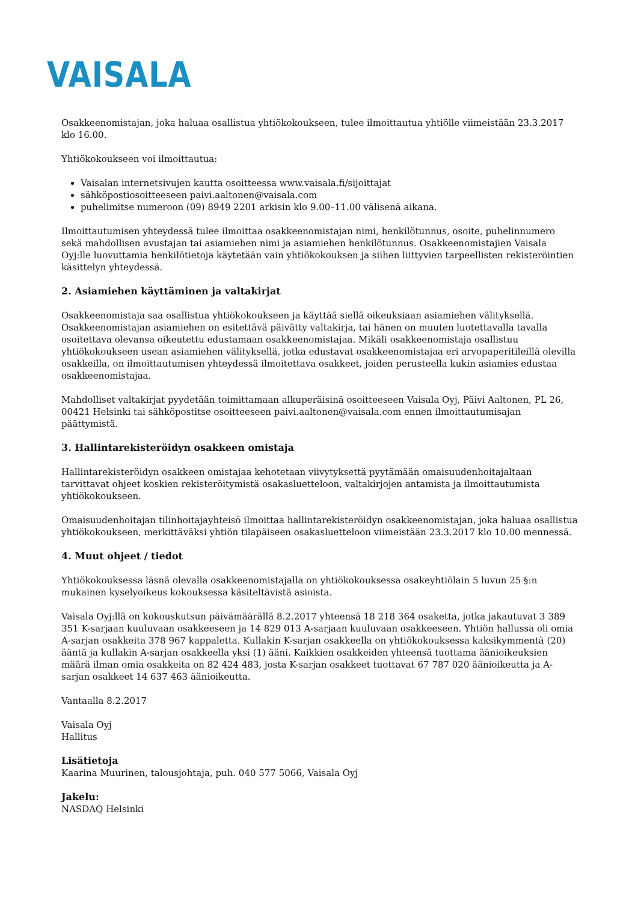VAISALA
Osakkeenomistajan, joka haluaa osallistua yhtiökokoukseen, tulee ilmoittautua yhtiölle viimeistään 23.3.2017 klo 16.00.
Yhtiökokoukseen voi ilmoittautua:
Vaisalan internetsivujen kautta osoitteessa www.vaisala.fi/sijoittajat
sähköpostiosoitteeseen paivi.aaltonen@vaisala.com
puhelimitse numeroon (09) 8949 2201 arkisin klo 9.00–11.00 välisenä aikana.
Ilmoittautumisen yhteydessä tulee ilmoittaa osakkeenomistajan nimi, henkilötunnus, osoite, puhelinnumero sekä mahdollisen avustajan tai asiamiehen nimi ja asiamiehen henkilötunnus. Osakkeenomistajien Vaisala Oyj:lle luovuttamia henkilötietoja käytetään vain yhtiökokouksen ja siihen liittyvien tarpeellisten rekisteröintien käsittelyn yhteydessä.
2. Asiamiehen käyttäminen ja valtakirjat
Osakkeenomistaja saa osallistua yhtiökokoukseen ja käyttää siellä oikeuksiaan asiamiehen välityksellä. Osakkeenomistajan asiamiehen on esitettävä päivätty valtakirja, tai hänen on muuten luotettavalla tavalla osoitettava olevansa oikeutettu edustamaan osakkeenomistajaa. Mikäli osakkeenomistaja osallistuu yhtiökokoukseen usean asiamiehen välityksellä, jotka edustavat osakkeenomistajaa eri arvopaperitileillä olevilla osakkeilla, on ilmoittautumisen yhteydessä ilmoitettava osakkeet, joiden perusteella kukin asiamies edustaa osakkeenomistajaa.
Mahdolliset valtakirjat pyydetään toimittamaan alkuperäisinä osoitteeseen Vaisala Oyj, Päivi Aaltonen, PL 26, 00421 Helsinki tai sähköpostitse osoitteeseen paivi.aaltonen@vaisala.com ennen ilmoittautumisajan päättymistä.
3. Hallintarekisteröidyn osakkeen omistaja
Hallintarekisteröidyn osakkeen omistajaa kehotetaan viivytyksettä pyytämään omaisuudenhoitajaltaan tarvittavat ohjeet koskien rekisteröitymistä osakasluetteloon, valtakirjojen antamista ja ilmoittautumista yhtiökokoukseen.
Omaisuudenhoitajan tilinhoitajayhteisö ilmoittaa hallintarekisteröidyn osakkeenomistajan, joka haluaa osallistua yhtiökokoukseen, merkittäväksi yhtiön tilapäiseen osakasluetteloon viimeistään 23.3.2017 klo 10.00 mennessä.
4. Muut ohjeet / tiedot
Yhtiökokouksessa läsnä olevalla osakkeenomistajalla on yhtiökokouksessa osakeyhtiölain 5 luvun 25 §:n mukainen kyselyoikeus kokouksessa käsiteltävistä asioista.
Vaisala Oyj:llä on kokouskutsun päivämäärällä 8.2.2017 yhteensä 18 218 364 osaketta, jotka jakautuvat 3 389 351 K-sarjaan kuuluvaan osakkeeseen ja 14 829 013 A-sarjaan kuuluvaan osakkeeseen. Yhtiön hallussa oli omia A-sarjan osakkeita 378 967 kappaletta. Kullakin K-sarjan osakkeella on yhtiökokouksessa kaksikymmentä (20) ääntä ja kullakin A-sarjan osakkeella yksi (1) ääni. Kaikkien osakkeiden yhteensä tuottama äänioikeuksien määrä ilman omia osakkeita on 82 424 483, josta K-sarjan osakkeet tuottavat 67 787 020 äänioikeutta ja A-sarjan osakkeet 14 637 463 äänioikeutta.
Vantaalla 8.2.2017
Vaisala Oyj
Hallitus
Lisätietoja
Kaarina Muurinen, talousjohtaja, puh. 040 577 5066, Vaisala Oyj
Jakelu:
NASDAQ Helsinki